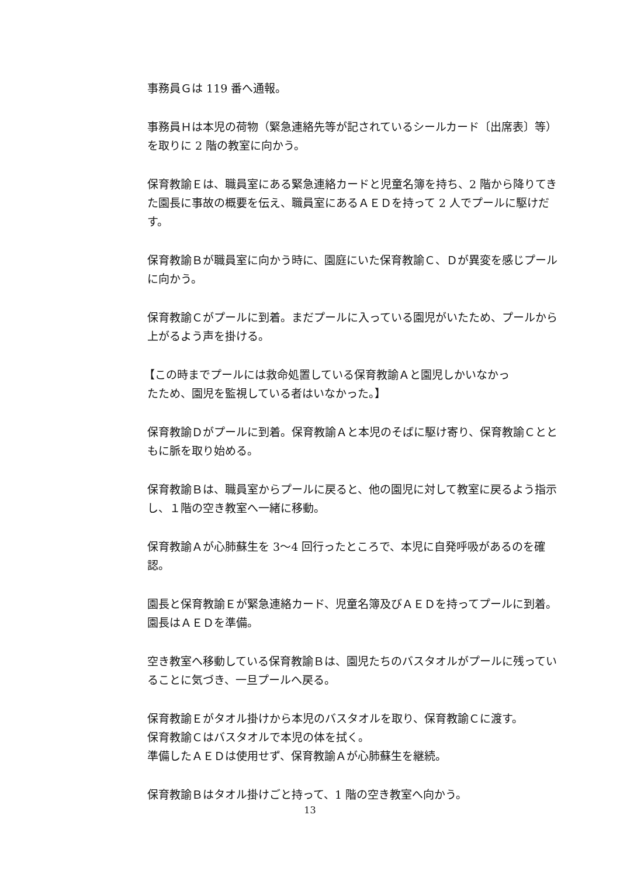事務員Ｇは 119 番へ通報。
事務員Ｈは本児の荷物（緊急連絡先等が記されているシールカード〔出席表〕等）を取りに 2 階の教室に向かう。
保育教諭Ｅは、職員室にある緊急連絡カードと児童名簿を持ち、2 階から降りてきた園長に事故の概要を伝え、職員室にあるＡＥＤを持って 2 人でプールに駆けだす。
保育教諭Ｂが職員室に向かう時に、園庭にいた保育教諭Ｃ、Ｄが異変を感じプールに向かう。
保育教諭Ｃがプールに到着。まだプールに入っている園児がいたため、プールから上がるよう声を掛ける。
【この時までプールには救命処置している保育教諭Ａと園児しかいなかっ
たため、園児を監視している者はいなかった。】
保育教諭Ｄがプールに到着。保育教諭Ａと本児のそばに駆け寄り、保育教諭Ｃとともに脈を取り始める。
保育教諭Ｂは、職員室からプールに戻ると、他の園児に対して教室に戻るよう指示し、１階の空き教室へ一緒に移動。
保育教諭Ａが心肺蘇生を 3～4 回行ったところで、本児に自発呼吸があるのを確認。
園長と保育教諭Ｅが緊急連絡カード、児童名簿及びＡＥＤを持ってプールに到着。園長はＡＥＤを準備。
空き教室へ移動している保育教諭Ｂは、園児たちのバスタオルがプールに残っていることに気づき、一旦プールへ戻る。
保育教諭Ｅがタオル掛けから本児のバスタオルを取り、保育教諭Ｃに渡す。
保育教諭Ｃはバスタオルで本児の体を拭く。
準備したＡＥＤは使用せず、保育教諭Ａが心肺蘇生を継続。
保育教諭Ｂはタオル掛けごと持って、1 階の空き教室へ向かう。
13